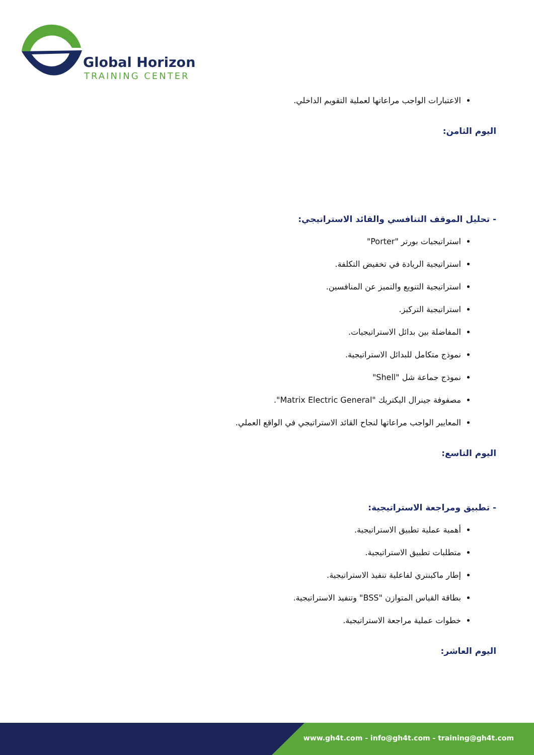Global Horizon
TRAINING CENTER
الاعتبارات الواجب مراعاتها لعملية التقويم الداخلي.
اليوم الثامن:
- تحليل الموقف التنافسي والقائد الاستراتيجي:
استراتيجيات بورتر "Porter"
استراتيجية الريادة في تخفيض التكلفة.
استراتيجية التنويع والتميز عن المنافسين.
استراتيجية التركيز.
المفاضلة بين بدائل الاستراتيجيات.
نموذج متكامل للبدائل الاستراتيجية.
نموذج جماعة شل "Shell"
مصفوفة جينرال اليكتريك "Matrix Electric General".
المعايير الواجب مراعاتها لنجاح القائد الاستراتيجي في الواقع العملي.
اليوم التاسع:
- تطبيق ومراجعة الاستراتيجية:
أهمية عملية تطبيق الاستراتيجية.
متطلبات تطبيق الاستراتيجية.
إطار ماكبنتري لفاعلية تنفيذ الاستراتيجية.
بطاقة القياس المتوازن "BSS" وتنفيذ الاستراتيجية.
خطوات عملية مراجعة الاستراتيجية.
اليوم العاشر:
www.gh4t.com - info@gh4t.com - training@gh4t.com